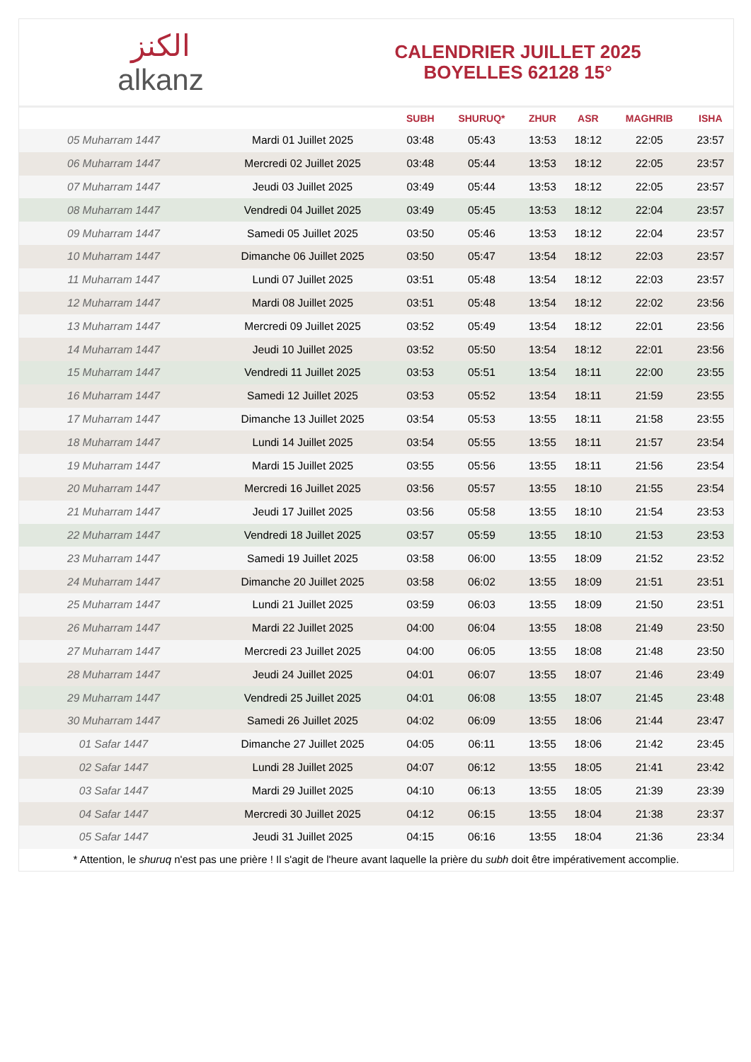الكنز
alkanz
CALENDRIER JUILLET 2025
BOYELLES 62128 15°
| | | SUBH | SHURUQ* | ZHUR | ASR | MAGHRIB | ISHA |
| --- | --- | --- | --- | --- | --- | --- | --- |
| 05 Muharram 1447 | Mardi 01 Juillet 2025 | 03:48 | 05:43 | 13:53 | 18:12 | 22:05 | 23:57 |
| 06 Muharram 1447 | Mercredi 02 Juillet 2025 | 03:48 | 05:44 | 13:53 | 18:12 | 22:05 | 23:57 |
| 07 Muharram 1447 | Jeudi 03 Juillet 2025 | 03:49 | 05:44 | 13:53 | 18:12 | 22:05 | 23:57 |
| 08 Muharram 1447 | Vendredi 04 Juillet 2025 | 03:49 | 05:45 | 13:53 | 18:12 | 22:04 | 23:57 |
| 09 Muharram 1447 | Samedi 05 Juillet 2025 | 03:50 | 05:46 | 13:53 | 18:12 | 22:04 | 23:57 |
| 10 Muharram 1447 | Dimanche 06 Juillet 2025 | 03:50 | 05:47 | 13:54 | 18:12 | 22:03 | 23:57 |
| 11 Muharram 1447 | Lundi 07 Juillet 2025 | 03:51 | 05:48 | 13:54 | 18:12 | 22:03 | 23:57 |
| 12 Muharram 1447 | Mardi 08 Juillet 2025 | 03:51 | 05:48 | 13:54 | 18:12 | 22:02 | 23:56 |
| 13 Muharram 1447 | Mercredi 09 Juillet 2025 | 03:52 | 05:49 | 13:54 | 18:12 | 22:01 | 23:56 |
| 14 Muharram 1447 | Jeudi 10 Juillet 2025 | 03:52 | 05:50 | 13:54 | 18:12 | 22:01 | 23:56 |
| 15 Muharram 1447 | Vendredi 11 Juillet 2025 | 03:53 | 05:51 | 13:54 | 18:11 | 22:00 | 23:55 |
| 16 Muharram 1447 | Samedi 12 Juillet 2025 | 03:53 | 05:52 | 13:54 | 18:11 | 21:59 | 23:55 |
| 17 Muharram 1447 | Dimanche 13 Juillet 2025 | 03:54 | 05:53 | 13:55 | 18:11 | 21:58 | 23:55 |
| 18 Muharram 1447 | Lundi 14 Juillet 2025 | 03:54 | 05:55 | 13:55 | 18:11 | 21:57 | 23:54 |
| 19 Muharram 1447 | Mardi 15 Juillet 2025 | 03:55 | 05:56 | 13:55 | 18:11 | 21:56 | 23:54 |
| 20 Muharram 1447 | Mercredi 16 Juillet 2025 | 03:56 | 05:57 | 13:55 | 18:10 | 21:55 | 23:54 |
| 21 Muharram 1447 | Jeudi 17 Juillet 2025 | 03:56 | 05:58 | 13:55 | 18:10 | 21:54 | 23:53 |
| 22 Muharram 1447 | Vendredi 18 Juillet 2025 | 03:57 | 05:59 | 13:55 | 18:10 | 21:53 | 23:53 |
| 23 Muharram 1447 | Samedi 19 Juillet 2025 | 03:58 | 06:00 | 13:55 | 18:09 | 21:52 | 23:52 |
| 24 Muharram 1447 | Dimanche 20 Juillet 2025 | 03:58 | 06:02 | 13:55 | 18:09 | 21:51 | 23:51 |
| 25 Muharram 1447 | Lundi 21 Juillet 2025 | 03:59 | 06:03 | 13:55 | 18:09 | 21:50 | 23:51 |
| 26 Muharram 1447 | Mardi 22 Juillet 2025 | 04:00 | 06:04 | 13:55 | 18:08 | 21:49 | 23:50 |
| 27 Muharram 1447 | Mercredi 23 Juillet 2025 | 04:00 | 06:05 | 13:55 | 18:08 | 21:48 | 23:50 |
| 28 Muharram 1447 | Jeudi 24 Juillet 2025 | 04:01 | 06:07 | 13:55 | 18:07 | 21:46 | 23:49 |
| 29 Muharram 1447 | Vendredi 25 Juillet 2025 | 04:01 | 06:08 | 13:55 | 18:07 | 21:45 | 23:48 |
| 30 Muharram 1447 | Samedi 26 Juillet 2025 | 04:02 | 06:09 | 13:55 | 18:06 | 21:44 | 23:47 |
| 01 Safar 1447 | Dimanche 27 Juillet 2025 | 04:05 | 06:11 | 13:55 | 18:06 | 21:42 | 23:45 |
| 02 Safar 1447 | Lundi 28 Juillet 2025 | 04:07 | 06:12 | 13:55 | 18:05 | 21:41 | 23:42 |
| 03 Safar 1447 | Mardi 29 Juillet 2025 | 04:10 | 06:13 | 13:55 | 18:05 | 21:39 | 23:39 |
| 04 Safar 1447 | Mercredi 30 Juillet 2025 | 04:12 | 06:15 | 13:55 | 18:04 | 21:38 | 23:37 |
| 05 Safar 1447 | Jeudi 31 Juillet 2025 | 04:15 | 06:16 | 13:55 | 18:04 | 21:36 | 23:34 |
* Attention, le shuruq n'est pas une prière ! Il s'agit de l'heure avant laquelle la prière du subh doit être impérativement accomplie.